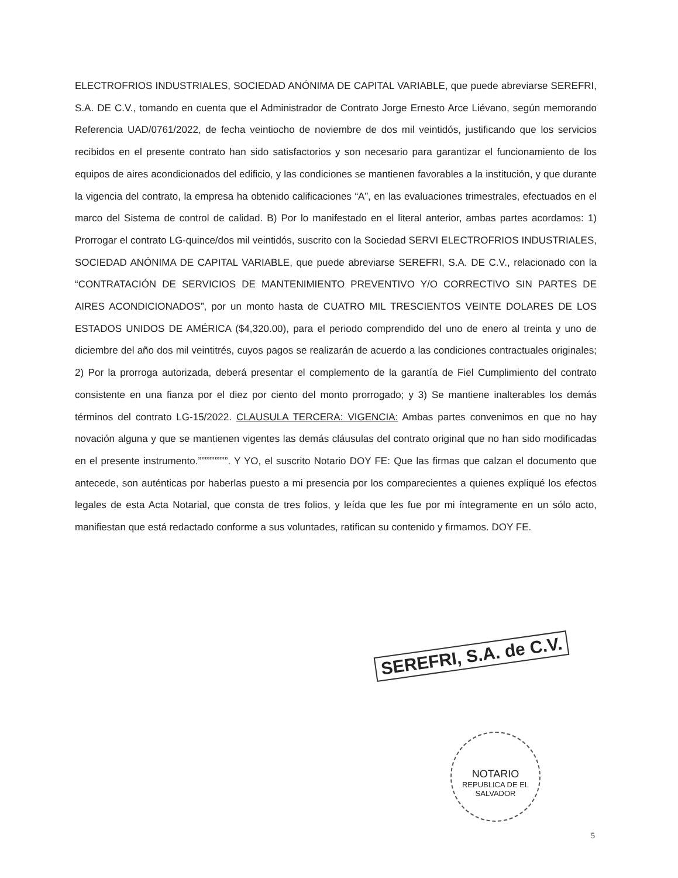ELECTROFRIOS INDUSTRIALES, SOCIEDAD ANÓNIMA DE CAPITAL VARIABLE, que puede abreviarse SEREFRI, S.A. DE C.V., tomando en cuenta que el Administrador de Contrato Jorge Ernesto Arce Liévano, según memorando Referencia UAD/0761/2022, de fecha veintiocho de noviembre de dos mil veintidós, justificando que los servicios recibidos en el presente contrato han sido satisfactorios y son necesario para garantizar el funcionamiento de los equipos de aires acondicionados del edificio, y las condiciones se mantienen favorables a la institución, y que durante la vigencia del contrato, la empresa ha obtenido calificaciones “A”, en las evaluaciones trimestrales, efectuados en el marco del Sistema de control de calidad. B) Por lo manifestado en el literal anterior, ambas partes acordamos: 1) Prorrogar el contrato LG-quince/dos mil veintidós, suscrito con la Sociedad SERVI ELECTROFRIOS INDUSTRIALES, SOCIEDAD ANÓNIMA DE CAPITAL VARIABLE, que puede abreviarse SEREFRI, S.A. DE C.V., relacionado con la “CONTRATACIÓN DE SERVICIOS DE MANTENIMIENTO PREVENTIVO Y/O CORRECTIVO SIN PARTES DE AIRES ACONDICIONADOS”, por un monto hasta de CUATRO MIL TRESCIENTOS VEINTE DOLARES DE LOS ESTADOS UNIDOS DE AMÉRICA ($4,320.00), para el periodo comprendido del uno de enero al treinta y uno de diciembre del año dos mil veintitrés, cuyos pagos se realizarán de acuerdo a las condiciones contractuales originales; 2) Por la prorroga autorizada, deberá presentar el complemento de la garantía de Fiel Cumplimiento del contrato consistente en una fianza por el diez por ciento del monto prorrogado; y 3) Se mantiene inalterables los demás términos del contrato LG-15/2022. CLAUSULA TERCERA: VIGENCIA: Ambas partes convenimos en que no hay novación alguna y que se mantienen vigentes las demás cláusulas del contrato original que no han sido modificadas en el presente instrumento.”””””””””. Y YO, el suscrito Notario DOY FE: Que las firmas que calzan el documento que antecede, son auténticas por haberlas puesto a mi presencia por los comparecientes a quienes expliqué los efectos legales de esta Acta Notarial, que consta de tres folios, y leída que les fue por mi íntegramente en un sólo acto, manifiestan que está redactado conforme a sus voluntades, ratifican su contenido y firmamos. DOY FE.
SEREFRI, S.A. de C.V.
NOTARIO
REPUBLICA DE EL SALVADOR
5